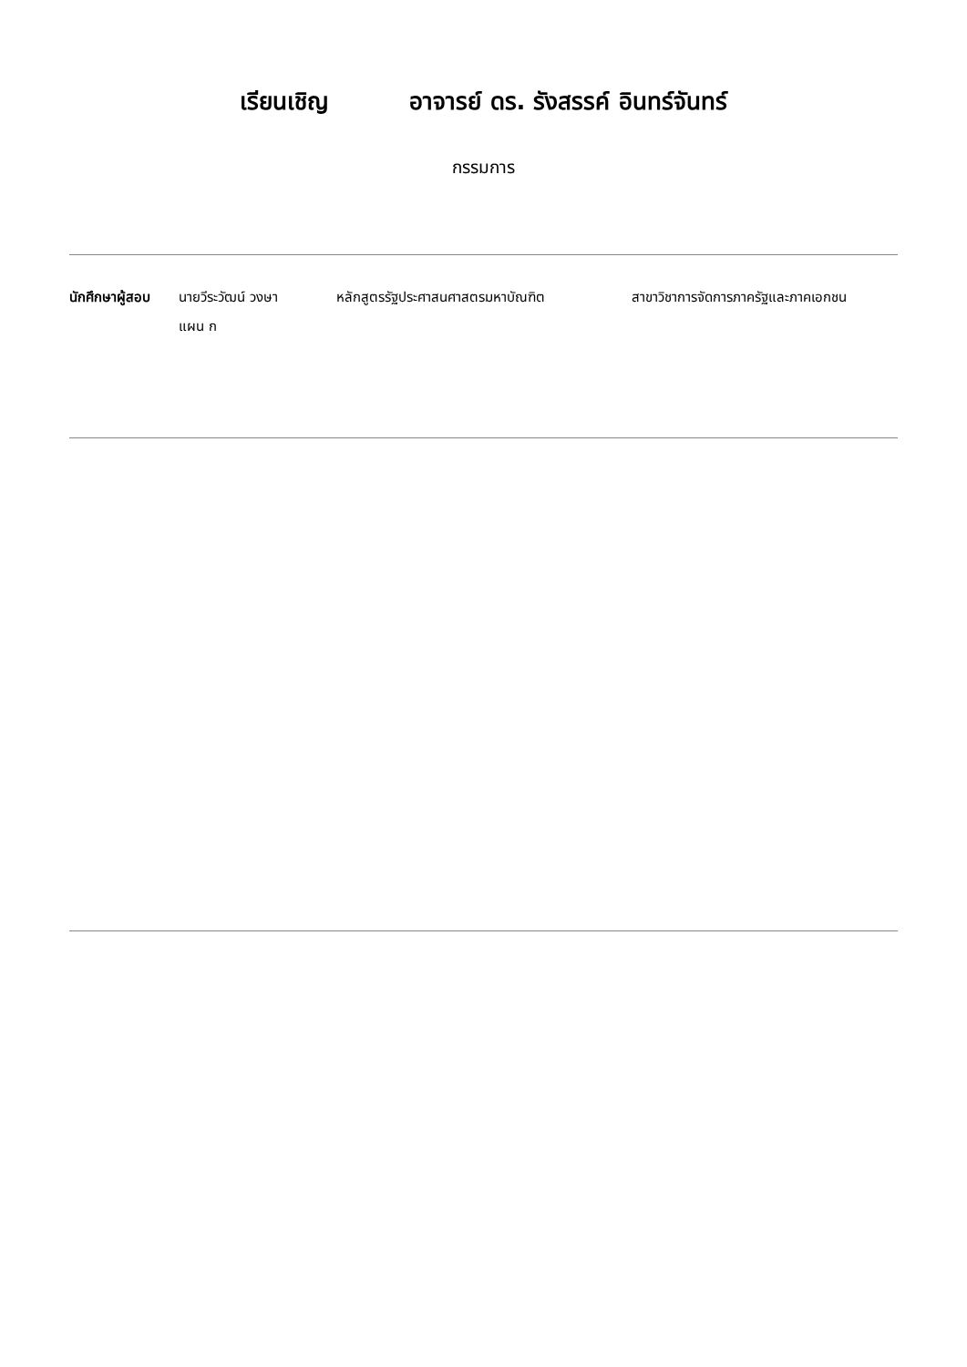เรียนเชิญ อาจารย์ ดร. รังสรรค์ อินทร์จันทร์
กรรมการ
นักศึกษาผู้สอบ
นายวีระวัฒน์ วงษา
แผน ก
หลักสูตรรัฐประศาสนศาสตรมหาบัณฑิต สาขาวิชาการจัดการภาครัฐและภาคเอกชน